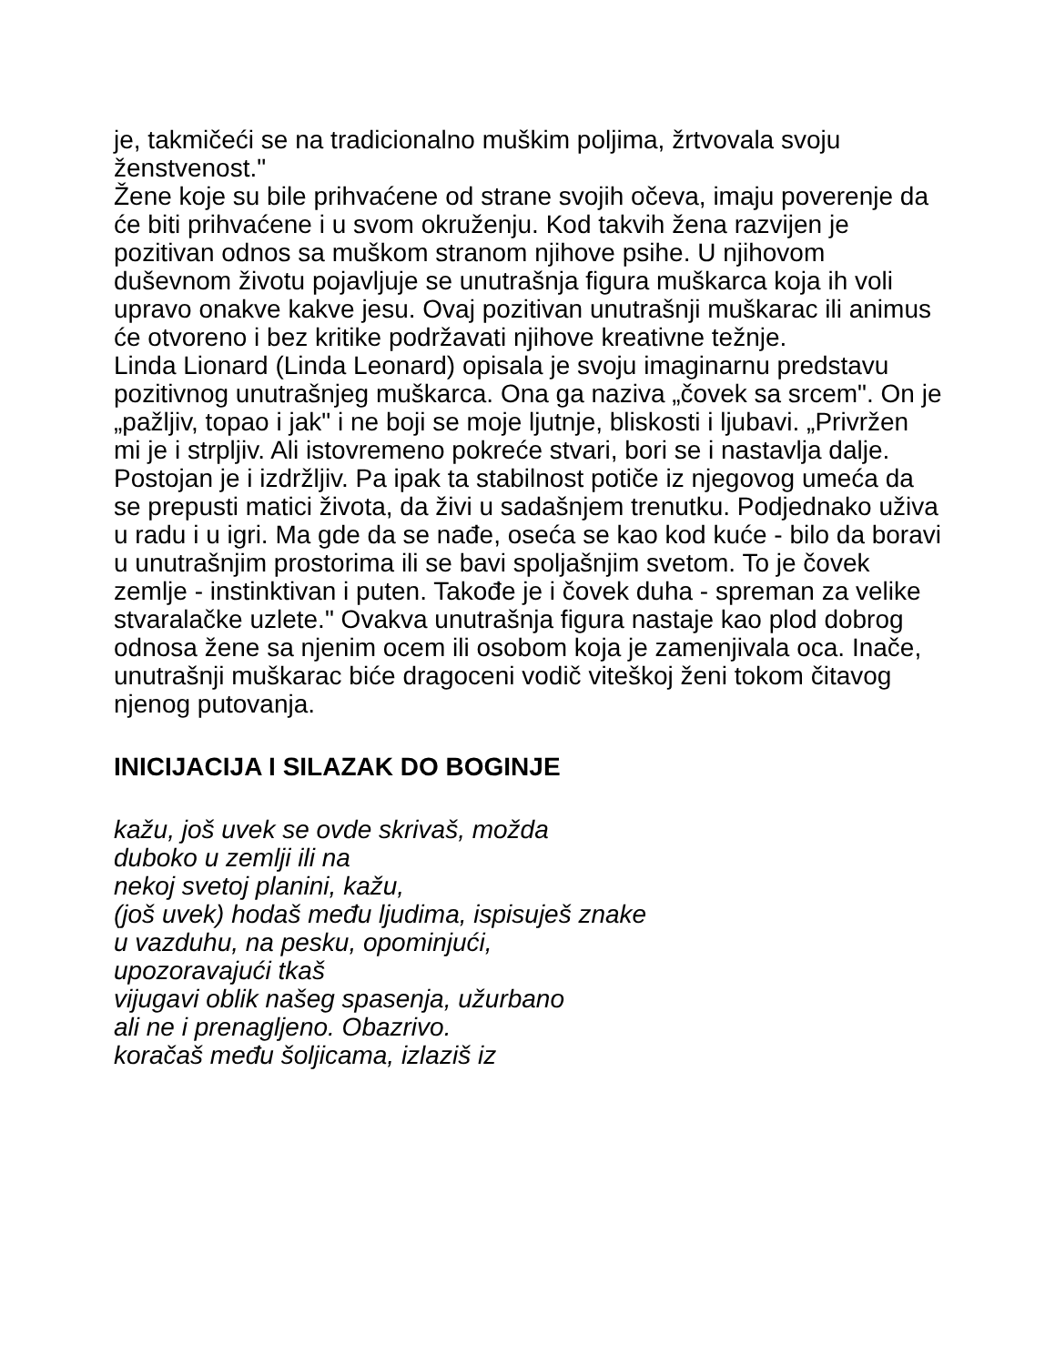je, takmičeći se na tradicionalno muškim poljima, žrtvovala svoju ženstvenost."
Žene koje su bile prihvaćene od strane svojih očeva, imaju poverenje da će biti prihvaćene i u svom okruženju. Kod takvih žena razvijen je pozitivan odnos sa muškom stranom njihove psihe. U njihovom duševnom životu pojavljuje se unutrašnja figura muškarca koja ih voli upravo onakve kakve jesu. Ovaj pozitivan unutrašnji muškarac ili animus će otvoreno i bez kritike podržavati njihove kreativne težnje.
Linda Lionard (Linda Leonard) opisala je svoju imaginarnu predstavu pozitivnog unutrašnjeg muškarca. Ona ga naziva „čovek sa srcem". On je „pažljiv, topao i jak" i ne boji se moje ljutnje, bliskosti i ljubavi. „Privržen mi je i strpljiv. Ali istovremeno pokreće stvari, bori se i nastavlja dalje. Postojan je i izdržljiv. Pa ipak ta stabilnost potiče iz njegovog umeća da se prepusti matici života, da živi u sadašnjem trenutku. Podjednako uživa u radu i u igri. Ma gde da se nađe, oseća se kao kod kuće - bilo da boravi u unutrašnjim prostorima ili se bavi spoljašnjim svetom. To je čovek zemlje - instinktivan i puten. Takođe je i čovek duha - spreman za velike stvaralačke uzlete." Ovakva unutrašnja figura nastaje kao plod dobrog odnosa žene sa njenim ocem ili osobom koja je zamenjivala oca. Inače, unutrašnji muškarac biće dragoceni vodič viteškoj ženi tokom čitavog njenog putovanja.
INICIJACIJA I SILAZAK DO BOGINJE
kažu, još uvek se ovde skrivaš, možda
duboko u zemlji ili na
nekoj svetoj planini, kažu,
(još uvek) hodaš među ljudima, ispisuješ znake
u vazduhu, na pesku, opominjući,
upozoravajući tkaš
vijugavi oblik našeg spasenja, užurbano
ali ne i prenagljeno. Obazrivo.
koračaš među šoljicama, izlaziš iz